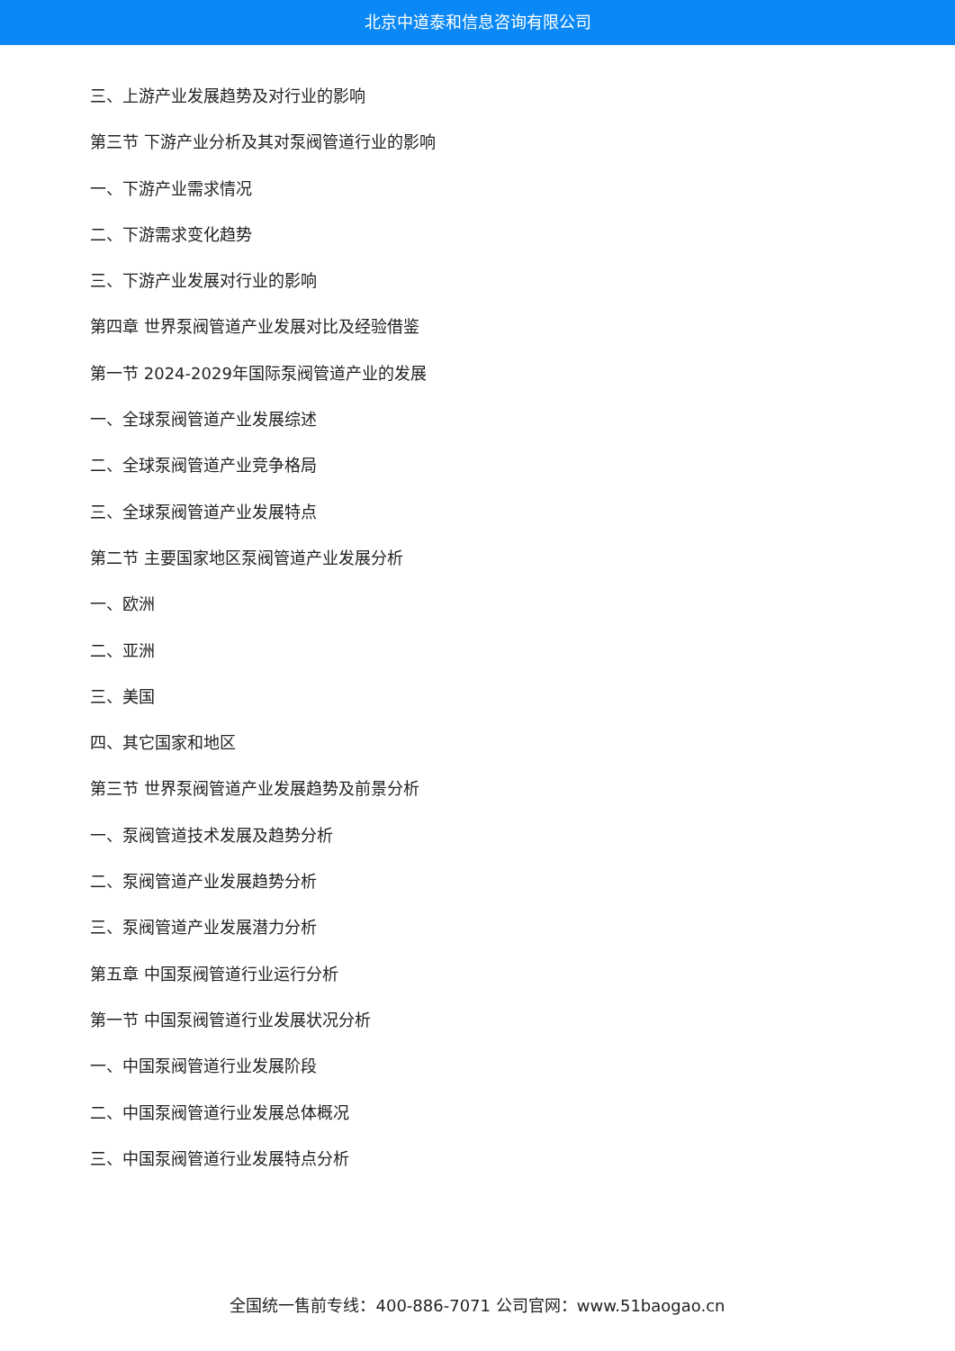北京中道泰和信息咨询有限公司
三、上游产业发展趋势及对行业的影响
第三节 下游产业分析及其对泵阀管道行业的影响
一、下游产业需求情况
二、下游需求变化趋势
三、下游产业发展对行业的影响
第四章 世界泵阀管道产业发展对比及经验借鉴
第一节 2024-2029年国际泵阀管道产业的发展
一、全球泵阀管道产业发展综述
二、全球泵阀管道产业竞争格局
三、全球泵阀管道产业发展特点
第二节 主要国家地区泵阀管道产业发展分析
一、欧洲
二、亚洲
三、美国
四、其它国家和地区
第三节 世界泵阀管道产业发展趋势及前景分析
一、泵阀管道技术发展及趋势分析
二、泵阀管道产业发展趋势分析
三、泵阀管道产业发展潜力分析
第五章 中国泵阀管道行业运行分析
第一节 中国泵阀管道行业发展状况分析
一、中国泵阀管道行业发展阶段
二、中国泵阀管道行业发展总体概况
三、中国泵阀管道行业发展特点分析
全国统一售前专线：400-886-7071 公司官网：www.51baogao.cn